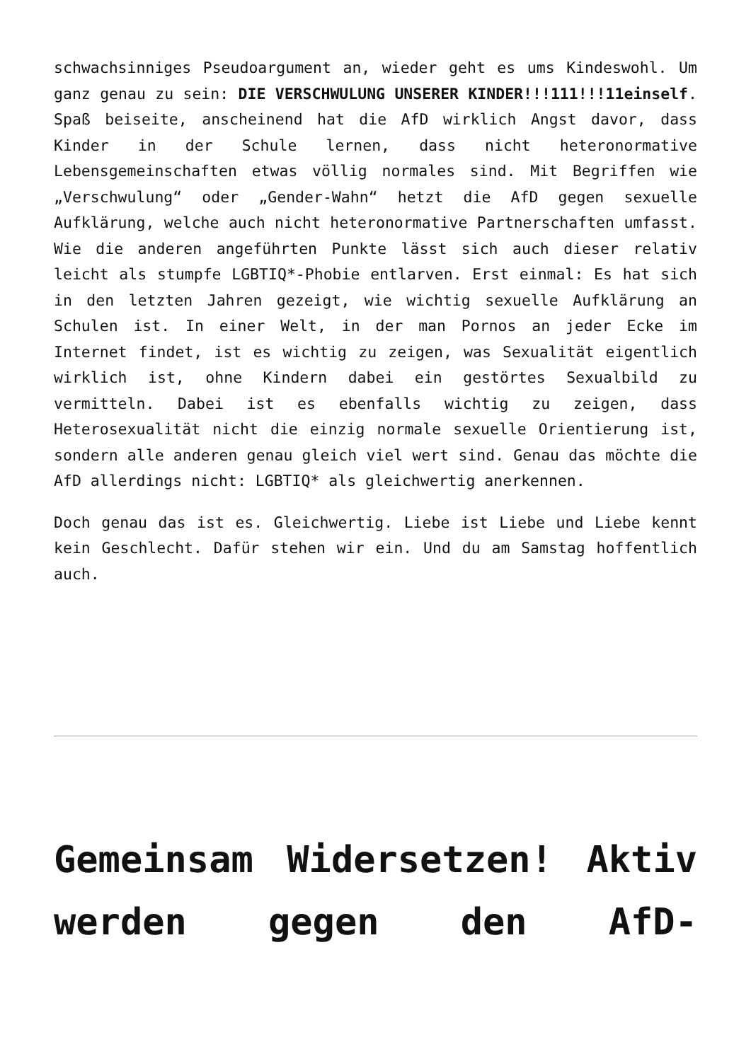schwachsinniges Pseudoargument an, wieder geht es ums Kindeswohl. Um ganz genau zu sein: DIE VERSCHWULUNG UNSERER KINDER!!!111!!!11einself. Spaß beiseite, anscheinend hat die AfD wirklich Angst davor, dass Kinder in der Schule lernen, dass nicht heteronormative Lebensgemeinschaften etwas völlig normales sind. Mit Begriffen wie „Verschwulung“ oder „Gender-Wahn“ hetzt die AfD gegen sexuelle Aufklärung, welche auch nicht heteronormative Partnerschaften umfasst. Wie die anderen angeführten Punkte lässt sich auch dieser relativ leicht als stumpfe LGBTIQ*-Phobie entlarven. Erst einmal: Es hat sich in den letzten Jahren gezeigt, wie wichtig sexuelle Aufklärung an Schulen ist. In einer Welt, in der man Pornos an jeder Ecke im Internet findet, ist es wichtig zu zeigen, was Sexualität eigentlich wirklich ist, ohne Kindern dabei ein gestörtes Sexualbild zu vermitteln. Dabei ist es ebenfalls wichtig zu zeigen, dass Heterosexualität nicht die einzig normale sexuelle Orientierung ist, sondern alle anderen genau gleich viel wert sind. Genau das möchte die AfD allerdings nicht: LGBTIQ* als gleichwertig anerkennen.
Doch genau das ist es. Gleichwertig. Liebe ist Liebe und Liebe kennt kein Geschlecht. Dafür stehen wir ein. Und du am Samstag hoffentlich auch.
Gemeinsam Widersetzen! Aktiv werden gegen den AfD-